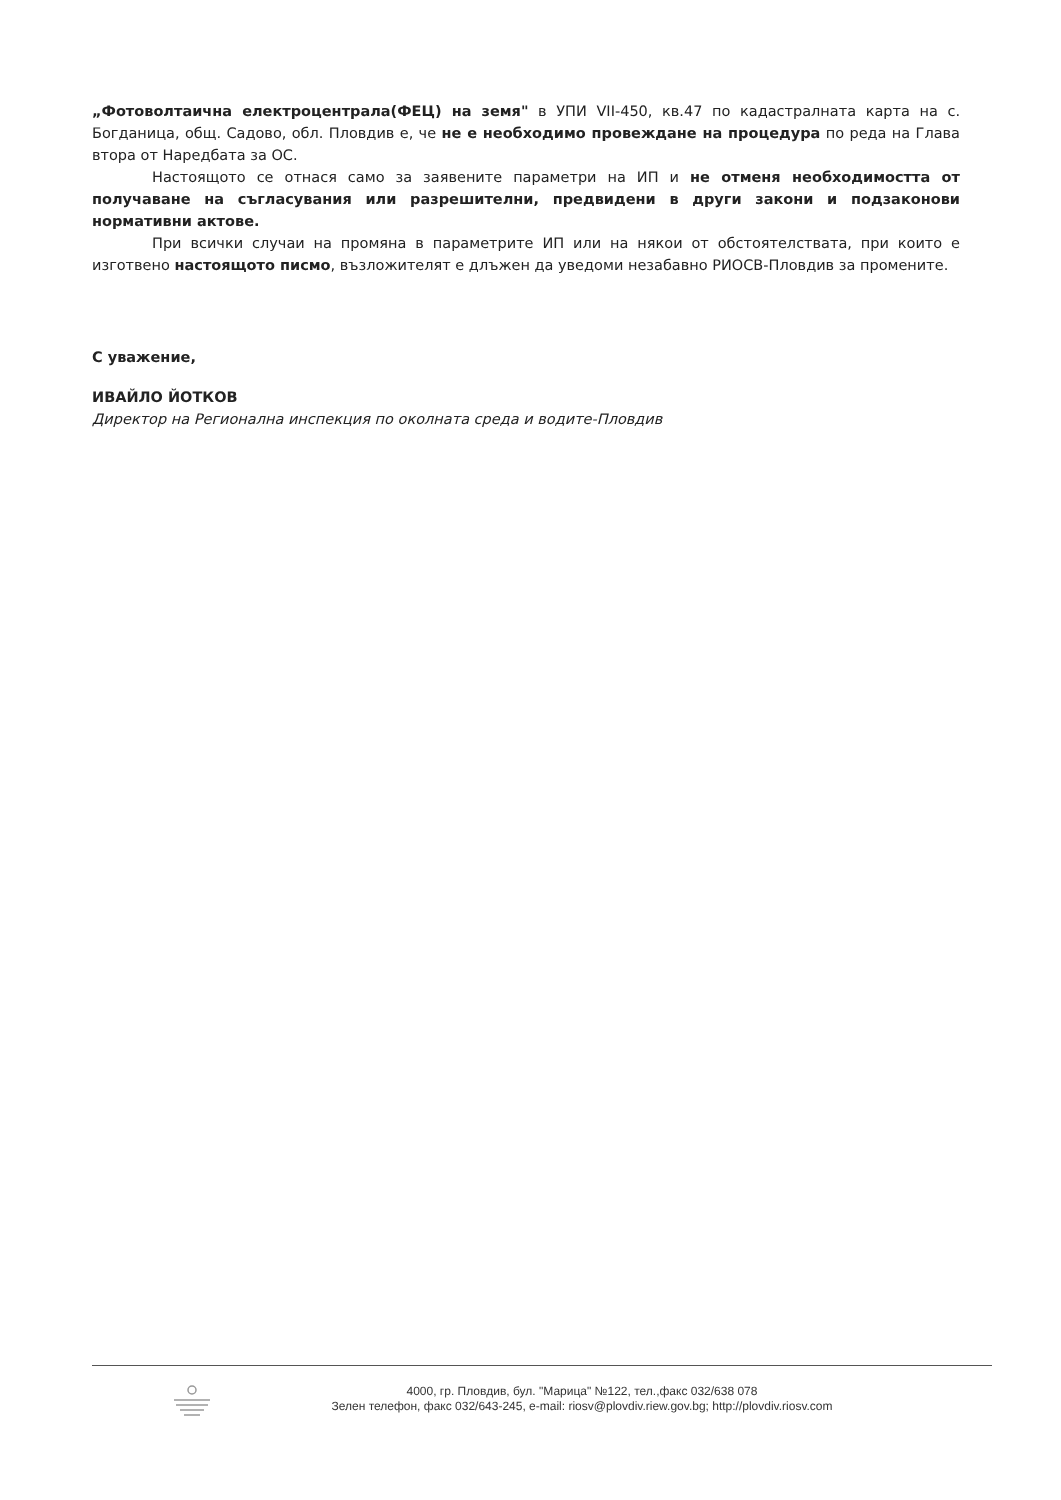„Фотоволтаична електроцентрала(ФЕЦ) на земя" в УПИ VII-450, кв.47 по кадастралната карта на с. Богданица, общ. Садово, обл. Пловдив е, че не е необходимо провеждане на процедура по реда на Глава втора от Наредбата за ОС.
Настоящото се отнася само за заявените параметри на ИП и не отменя необходимостта от получаване на съгласувания или разрешителни, предвидени в други закони и подзаконови нормативни актове.
При всички случаи на промяна в параметрите ИП или на някои от обстоятелствата, при които е изготвено настоящото писмо, възложителят е длъжен да уведоми незабавно РИОСВ-Пловдив за промените.
С уважение,
ИВАЙЛО ЙОТКОВ
Директор на Регионална инспекция по околната среда и водите-Пловдив
4000, гр. Пловдив, бул. "Марица" №122, тел.,факс 032/638 078
Зелен телефон, факс 032/643-245, e-mail: riosv@plovdiv.riew.gov.bg; http://plovdiv.riosv.com